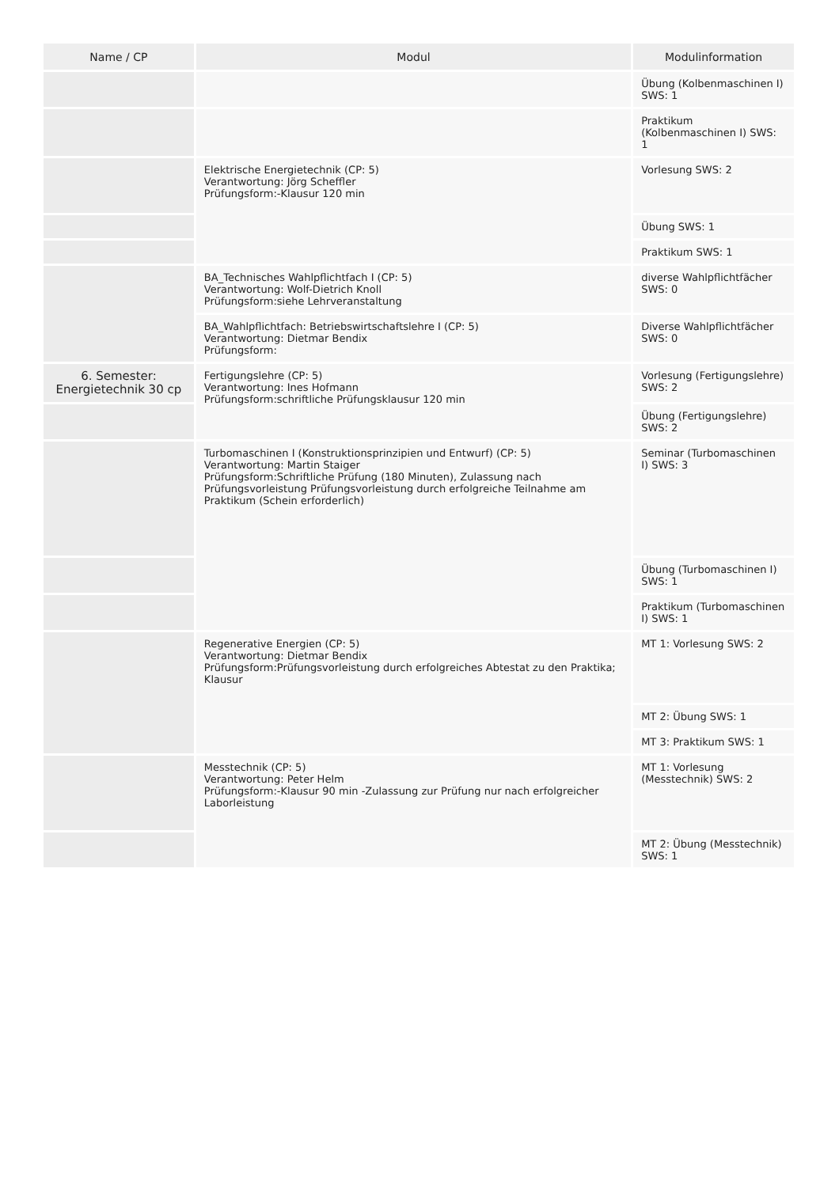| Name / CP | Modul | Modulinformation |
| --- | --- | --- |
| | | Übung (Kolbenmaschinen I) SWS: 1 |
| | | Praktikum (Kolbenmaschinen I) SWS: 1 |
| | Elektrische Energietechnik (CP: 5) Verantwortung: Jörg Scheffler Prüfungsform:-Klausur 120 min | Vorlesung SWS: 2 |
| | | Übung SWS: 1 |
| | | Praktikum SWS: 1 |
| | BA_Technisches Wahlpflichtfach I (CP: 5) Verantwortung: Wolf-Dietrich Knoll Prüfungsform:siehe Lehrveranstaltung | diverse Wahlpflichtfächer SWS: 0 |
| | BA_Wahlpflichtfach: Betriebswirtschaftslehre I (CP: 5) Verantwortung: Dietmar Bendix Prüfungsform: | Diverse Wahlpflichtfächer SWS: 0 |
| 6. Semester: Energietechnik 30 cp | Fertigungslehre (CP: 5) Verantwortung: Ines Hofmann Prüfungsform:schriftliche Prüfungsklausur 120 min | Vorlesung (Fertigungslehre) SWS: 2 |
| | | Übung (Fertigungslehre) SWS: 2 |
| | Turbomaschinen I (Konstruktionsprinzipien und Entwurf) (CP: 5) Verantwortung: Martin Staiger Prüfungsform:Schriftliche Prüfung (180 Minuten), Zulassung nach Prüfungsvorleistung Prüfungsvorleistung durch erfolgreiche Teilnahme am Praktikum (Schein erforderlich) | Seminar (Turbomaschinen I) SWS: 3 |
| | | Übung (Turbomaschinen I) SWS: 1 |
| | | Praktikum (Turbomaschinen I) SWS: 1 |
| | Regenerative Energien (CP: 5) Verantwortung: Dietmar Bendix Prüfungsform:Prüfungsvorleistung durch erfolgreiches Abtestat zu den Praktika; Klausur | MT 1: Vorlesung SWS: 2 |
| | | MT 2: Übung SWS: 1 |
| | | MT 3: Praktikum SWS: 1 |
| | Messtechnik (CP: 5) Verantwortung: Peter Helm Prüfungsform:-Klausur 90 min -Zulassung zur Prüfung nur nach erfolgreicher Laborleistung | MT 1: Vorlesung (Messtechnik) SWS: 2 |
| | | MT 2: Übung (Messtechnik) SWS: 1 |